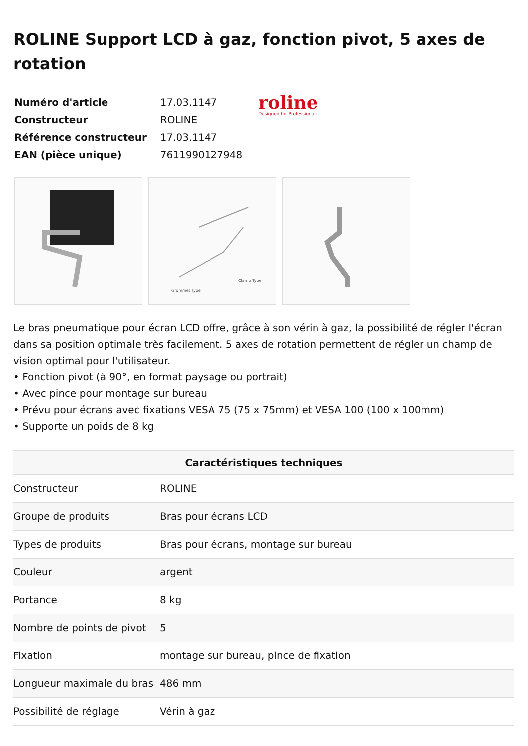ROLINE Support LCD à gaz, fonction pivot, 5 axes de rotation
| Numéro d'article | 17.03.1147 |
| Constructeur | ROLINE |
| Référence constructeur | 17.03.1147 |
| EAN (pièce unique) | 7611990127948 |
roline
Designed for Professionals
Clamp Type
Grommet Type
Le bras pneumatique pour écran LCD offre, grâce à son vérin à gaz, la possibilité de régler l'écran dans sa position optimale très facilement. 5 axes de rotation permettent de régler un champ de vision optimal pour l'utilisateur.
• Fonction pivot (à 90°, en format paysage ou portrait)
• Avec pince pour montage sur bureau
• Prévu pour écrans avec fixations VESA 75 (75 x 75mm) et VESA 100 (100 x 100mm)
• Supporte un poids de 8 kg
| Caractéristiques techniques | |
| --- | --- |
| Constructeur | ROLINE |
| Groupe de produits | Bras pour écrans LCD |
| Types de produits | Bras pour écrans, montage sur bureau |
| Couleur | argent |
| Portance | 8 kg |
| Nombre de points de pivot | 5 |
| Fixation | montage sur bureau, pince de fixation |
| Longueur maximale du bras | 486 mm |
| Possibilité de réglage | Vérin à gaz |